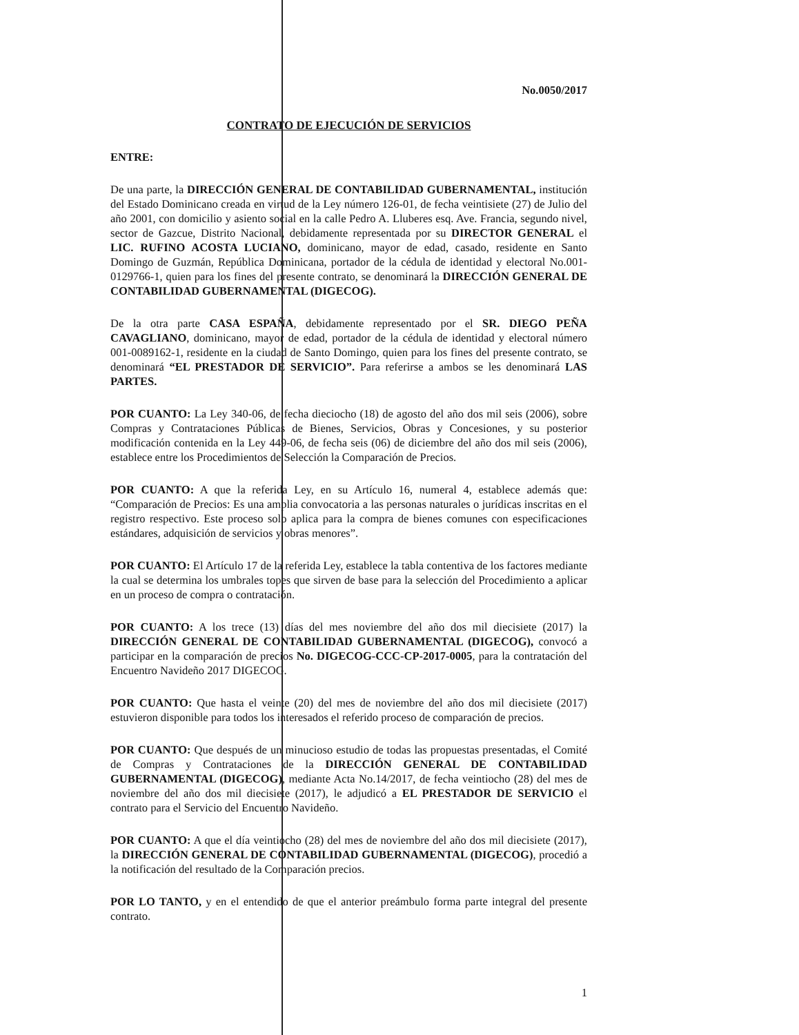No.0050/2017
CONTRATO DE EJECUCIÓN DE SERVICIOS
ENTRE:
De una parte, la DIRECCIÓN GENERAL DE CONTABILIDAD GUBERNAMENTAL, institución del Estado Dominicano creada en virtud de la Ley número 126-01, de fecha veintisiete (27) de Julio del año 2001, con domicilio y asiento social en la calle Pedro A. Lluberes esq. Ave. Francia, segundo nivel, sector de Gazcue, Distrito Nacional, debidamente representada por su DIRECTOR GENERAL el LIC. RUFINO ACOSTA LUCIANO, dominicano, mayor de edad, casado, residente en Santo Domingo de Guzmán, República Dominicana, portador de la cédula de identidad y electoral No.001-0129766-1, quien para los fines del presente contrato, se denominará la DIRECCIÓN GENERAL DE CONTABILIDAD GUBERNAMENTAL (DIGECOG).
De la otra parte CASA ESPAÑA, debidamente representado por el SR. DIEGO PEÑA CAVAGLIANO, dominicano, mayor de edad, portador de la cédula de identidad y electoral número 001-0089162-1, residente en la ciudad de Santo Domingo, quien para los fines del presente contrato, se denominará “EL PRESTADOR DE SERVICIO”. Para referirse a ambos se les denominará LAS PARTES.
POR CUANTO: La Ley 340-06, de fecha dieciocho (18) de agosto del año dos mil seis (2006), sobre Compras y Contrataciones Públicas de Bienes, Servicios, Obras y Concesiones, y su posterior modificación contenida en la Ley 449-06, de fecha seis (06) de diciembre del año dos mil seis (2006), establece entre los Procedimientos de Selección la Comparación de Precios.
POR CUANTO: A que la referida Ley, en su Artículo 16, numeral 4, establece además que: “Comparación de Precios: Es una amplia convocatoria a las personas naturales o jurídicas inscritas en el registro respectivo. Este proceso solo aplica para la compra de bienes comunes con especificaciones estándares, adquisición de servicios y obras menores”.
POR CUANTO: El Artículo 17 de la referida Ley, establece la tabla contentiva de los factores mediante la cual se determina los umbrales topes que sirven de base para la selección del Procedimiento a aplicar en un proceso de compra o contratación.
POR CUANTO: A los trece (13) días del mes noviembre del año dos mil diecisiete (2017) la DIRECCIÓN GENERAL DE CONTABILIDAD GUBERNAMENTAL (DIGECOG), convocó a participar en la comparación de precios No. DIGECOG-CCC-CP-2017-0005, para la contratación del Encuentro Navideño 2017 DIGECOG.
POR CUANTO: Que hasta el veinte (20) del mes de noviembre del año dos mil diecisiete (2017) estuvieron disponible para todos los interesados el referido proceso de comparación de precios.
POR CUANTO: Que después de un minucioso estudio de todas las propuestas presentadas, el Comité de Compras y Contrataciones de la DIRECCIÓN GENERAL DE CONTABILIDAD GUBERNAMENTAL (DIGECOG), mediante Acta No.14/2017, de fecha veintiocho (28) del mes de noviembre del año dos mil diecisiete (2017), le adjudicó a EL PRESTADOR DE SERVICIO el contrato para el Servicio del Encuentro Navideño.
POR CUANTO: A que el día veintiocho (28) del mes de noviembre del año dos mil diecisiete (2017), la DIRECCIÓN GENERAL DE CONTABILIDAD GUBERNAMENTAL (DIGECOG), procedió a la notificación del resultado de la Comparación precios.
POR LO TANTO, y en el entendido de que el anterior preámbulo forma parte integral del presente contrato.
1